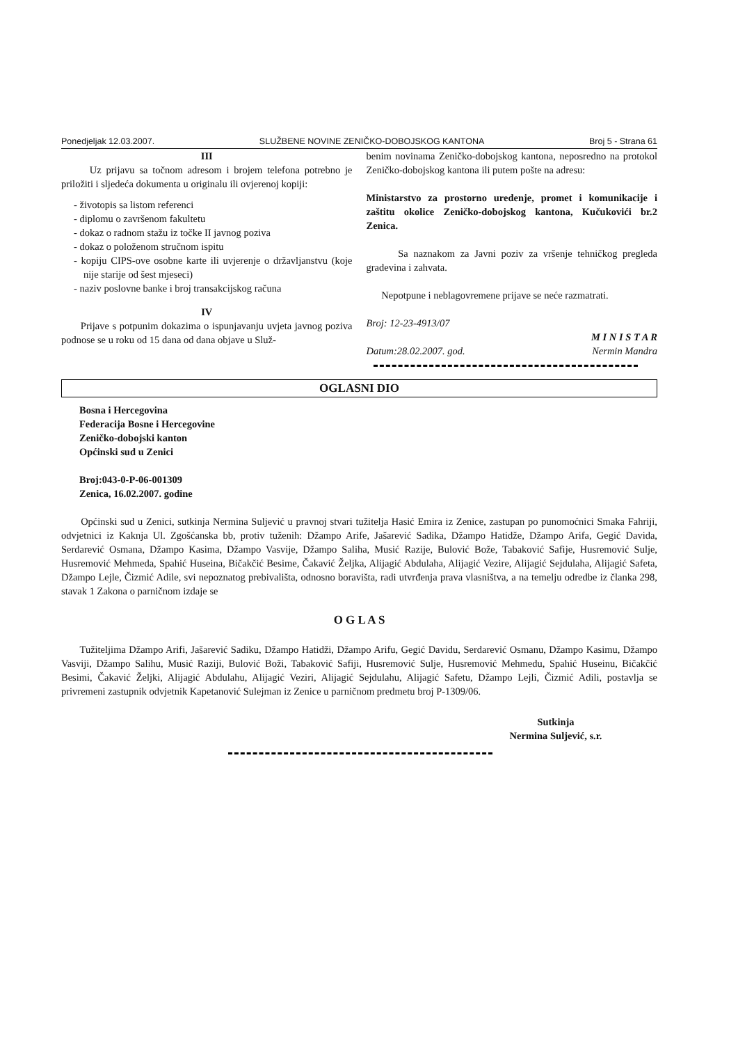Ponedjeljak 12.03.2007. SLUŽBENE NOVINE ZENIČKO-DOBOJSKOG KANTONA Broj 5 - Strana 61
III
Uz prijavu sa točnom adresom i brojem telefona potrebno je priložiti i sljedeća dokumenta u originalu ili ovjerenoj kopiji:
- životopis sa listom referenci
- diplomu o završenom fakultetu
- dokaz o radnom stažu iz točke II javnog poziva
- dokaz o položenom stručnom ispitu
- kopiju CIPS-ove osobne karte ili uvjerenje o državljanstvu (koje nije starije od šest mjeseci)
- naziv poslovne banke i broj transakcijskog računa
IV
Prijave s potpunim dokazima o ispunjavanju uvjeta javnog poziva podnose se u roku od 15 dana od dana objave u Služ-
benim novinama Zeničko-dobojskog kantona, neposredno na protokol Zeničko-dobojskog kantona ili putem pošte na adresu:
Ministarstvo za prostorno uredenje, promet i komunikacije i zaštitu okolice Zeničko-dobojskog kantona, Kučukovići br.2 Zenica.
Sa naznakom za Javni poziv za vršenje tehničkog pregleda gradevina i zahvata.
Nepotpune i neblagovremene prijave se neće razmatrati.
Broj: 12-23-4913/07
M I N I S T A R
Datum:28.02.2007. god. Nermin Mandra
OGLASNI DIO
Bosna i Hercegovina
Federacija Bosne i Hercegovine
Zeničko-dobojski kanton
Općinski sud u Zenici
Broj:043-0-P-06-001309
Zenica, 16.02.2007. godine
Općinski sud u Zenici, sutkinja Nermina Suljević u pravnoj stvari tužitelja Hasić Emira iz Zenice, zastupan po punomoćnici Smaka Fahriji, odvjetnici iz Kaknja Ul. Zgošćanska bb, protiv tuženih: Džampo Arife, Jašarević Sadika, Džampo Hatidže, Džampo Arifa, Gegić Davida, Serdarević Osmana, Džampo Kasima, Džampo Vasvije, Džampo Saliha, Musić Razije, Bulović Bože, Tabaković Safije, Husremović Sulje, Husremović Mehmeda, Spahić Huseina, Bičakčić Besime, Čakavić Željka, Alijagić Abdulaha, Alijagić Vezire, Alijagić Sejdulaha, Alijagić Safeta, Džampo Lejle, Čizmić Adile, svi nepoznatog prebivališta, odnosno boravišta, radi utvrđenja prava vlasništva, a na temelju odredbe iz članka 298, stavak 1 Zakona o parničnom izdaje se
O G L A S
Tužiteljima Džampo Arifi, Jašarević Sadiku, Džampo Hatidži, Džampo Arifu, Gegić Davidu, Serdarević Osmanu, Džampo Kasimu, Džampo Vasviji, Džampo Salihu, Musić Raziji, Bulović Boži, Tabaković Safiji, Husremović Sulje, Husremović Mehmedu, Spahić Huseinu, Bičakčić Besimi, Čakavić Željki, Alijagić Abdulahu, Alijagić Veziri, Alijagić Sejdulahu, Alijagić Safetu, Džampo Lejli, Čizmić Adili, postavlja se privremeni zastupnik odvjetnik Kapetanović Sulejman iz Zenice u parničnom predmetu broj P-1309/06.
Sutkinja
Nermina Suljević, s.r.